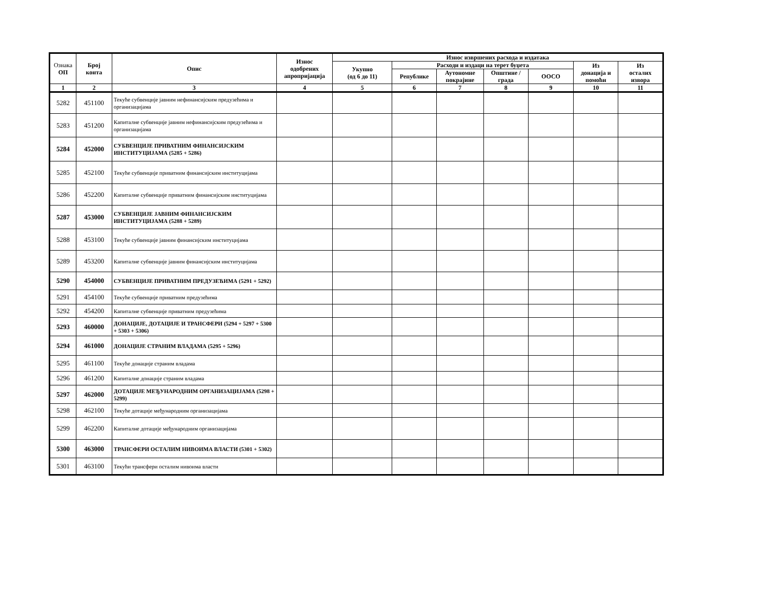| Ознака ОП | Број конта | Опис | Износ одобрених апропријација | Износ извршених расхода и издатака | | | | | | |
| --- | --- | --- | --- | --- | --- | --- | --- | --- | --- | --- |
| | | | | Укупно (од 6 до 11) | Расходи и издаци на терет буџета | | | | Из донација и помоћи | Из осталих извора |
| | | | | | Републике | Аутономне покрајине | Општине / града | ООСО | | |
| 1 | 2 | 3 | 4 | 5 | 6 | 7 | 8 | 9 | 10 | 11 |
| 5282 | 451100 | Текуће субвенције јавним нефинансијским предузећима и организацијама | | | | | | | | |
| 5283 | 451200 | Капиталне субвенције јавним нефинансијским предузећима и организацијама | | | | | | | | |
| 5284 | 452000 | СУБВЕНЦИЈЕ ПРИВАТНИМ ФИНАНСИЈСКИМ ИНСТИТУЦИЈАМА (5285 + 5286) | | | | | | | | |
| 5285 | 452100 | Текуће субвенције приватним финансијским институцијама | | | | | | | | |
| 5286 | 452200 | Капиталне субвенције приватним финансијским институцијама | | | | | | | | |
| 5287 | 453000 | СУБВЕНЦИЈЕ ЈАВНИМ ФИНАНСИЈСКИМ ИНСТИТУЦИЈАМА (5288 + 5289) | | | | | | | | |
| 5288 | 453100 | Текуће субвенције јавним финансијским институцијама | | | | | | | | |
| 5289 | 453200 | Капиталне субвенције јавним финансијским институцијама | | | | | | | | |
| 5290 | 454000 | СУБВЕНЦИЈЕ ПРИВАТНИМ ПРЕДУЗЕЋИМА (5291 + 5292) | | | | | | | | |
| 5291 | 454100 | Текуће субвенције приватним предузећима | | | | | | | | |
| 5292 | 454200 | Капиталне субвенције приватним предузећима | | | | | | | | |
| 5293 | 460000 | ДОНАЦИЈЕ, ДОТАЦИЈЕ И ТРАНСФЕРИ (5294 + 5297 + 5300 + 5303 + 5306) | | | | | | | | |
| 5294 | 461000 | ДОНАЦИЈЕ СТРАНИМ ВЛАДАМА (5295 + 5296) | | | | | | | | |
| 5295 | 461100 | Текуће донације страним владама | | | | | | | | |
| 5296 | 461200 | Капиталне донације страним владама | | | | | | | | |
| 5297 | 462000 | ДОТАЦИЈЕ МЕЂУНАРОДНИМ ОРГАНИЗАЦИЈАМА (5298 + 5299) | | | | | | | | |
| 5298 | 462100 | Текуће дотације међународним организацијама | | | | | | | | |
| 5299 | 462200 | Капиталне дотације међународним организацијама | | | | | | | | |
| 5300 | 463000 | ТРАНСФЕРИ ОСТАЛИМ НИВОИМА ВЛАСТИ (5301 + 5302) | | | | | | | | |
| 5301 | 463100 | Текући трансфери осталим нивоима власти | | | | | | | | |